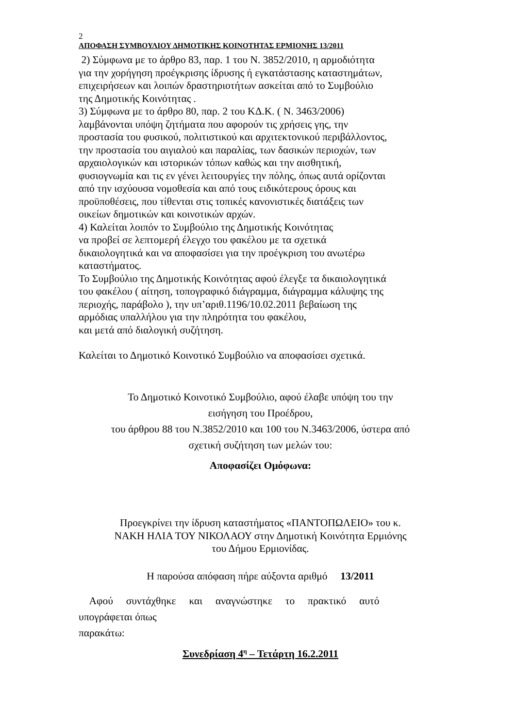2
ΑΠΟΦΑΣΗ ΣΥΜΒΟΥΛΙΟΥ ΔΗΜΟΤΙΚΗΣ ΚΟΙΝΟΤΗΤΑΣ ΕΡΜΙΟΝΗΣ 13/2011
2) Σύμφωνα με το άρθρο 83, παρ. 1 του Ν. 3852/2010, η αρμοδιότητα
για την χορήγηση προέγκρισης ίδρυσης ή εγκατάστασης καταστημάτων,
επιχειρήσεων και λοιπών δραστηριοτήτων ασκείται από το Συμβούλιο
της Δημοτικής Κοινότητας .
3) Σύμφωνα με το άρθρο 80, παρ. 2 του ΚΔ.Κ. ( Ν. 3463/2006)
λαμβάνονται υπόψη ζητήματα που αφορούν τις χρήσεις γης, την
προστασία του φυσικού, πολιτιστικού και αρχιτεκτονικού περιβάλλοντος,
την προστασία του αιγιαλού και παραλίας, των δασικών περιοχών, των
αρχαιολογικών και ιστορικών τόπων καθώς και την αισθητική,
φυσιογνωμία και τις εν γένει λειτουργίες την πόλης, όπως αυτά ορίζονται
από την ισχύουσα νομοθεσία και από τους ειδικότερους όρους και
προϋποθέσεις, που τίθενται στις τοπικές κανονιστικές διατάξεις των
οικείων δημοτικών και κοινοτικών αρχών.
4) Καλείται λοιπόν το Συμβούλιο της Δημοτικής Κοινότητας
να προβεί σε λεπτομερή έλεγχο του φακέλου με τα σχετικά
δικαιολογητικά και να αποφασίσει για την προέγκριση του ανωτέρω
καταστήματος.
Το Συμβούλιο της Δημοτικής Κοινότητας αφού έλεγξε τα δικαιολογητικά
του φακέλου ( αίτηση, τοπογραφικό διάγραμμα, διάγραμμα κάλυψης της
περιοχής, παράβολο ), την υπ’αριθ.1196/10.02.2011 βεβαίωση της
αρμόδιας υπαλλήλου για την πληρότητα του φακέλου,
και μετά από διαλογική συζήτηση.
Καλείται το Δημοτικό Κοινοτικό Συμβούλιο να αποφασίσει σχετικά.
Το Δημοτικό Κοινοτικό Συμβούλιο, αφού έλαβε υπόψη του την
εισήγηση του Προέδρου,
του άρθρου 88 του Ν.3852/2010 και 100 του Ν.3463/2006, ύστερα από
σχετική συζήτηση των μελών του:
Αποφασίζει Ομόφωνα:
Προεγκρίνει την ίδρυση καταστήματος «ΠΑΝΤΟΠΩΛΕΙΟ» του κ.
ΝΑΚΗ ΗΛΙΑ ΤΟΥ ΝΙΚΟΛΑΟΥ στην Δημοτική Κοινότητα Ερμιόνης
του Δήμου Ερμιονίδας.
Η παρούσα απόφαση πήρε αύξοντα αριθμό 13/2011
Αφού συντάχθηκε και αναγνώστηκε το πρακτικό αυτό
υπογράφεται όπως
παρακάτω:
Συνεδρίαση 4<sup>η</sup> – Τετάρτη 16.2.2011